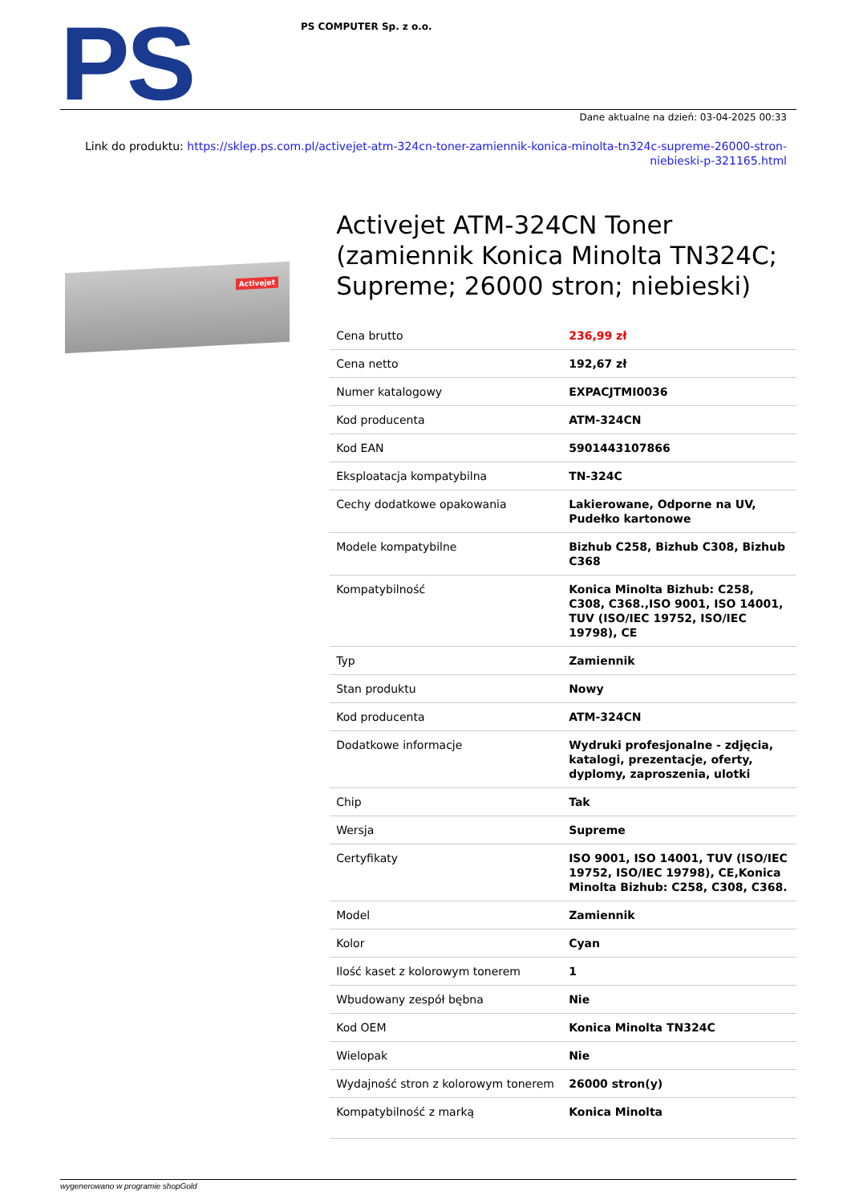PS
PS COMPUTER Sp. z o.o.
Dane aktualne na dzień: 03-04-2025 00:33
Link do produktu: https://sklep.ps.com.pl/activejet-atm-324cn-toner-zamiennik-konica-minolta-tn324c-supreme-26000-stron-niebieski-p-321165.html
Activejet
Activejet ATM-324CN Toner (zamiennik Konica Minolta TN324C; Supreme; 26000 stron; niebieski)
| Cena brutto | 236,99 zł |
| Cena netto | 192,67 zł |
| Numer katalogowy | EXPACJTMI0036 |
| Kod producenta | ATM-324CN |
| Kod EAN | 5901443107866 |
| Eksploatacja kompatybilna | TN-324C |
| Cechy dodatkowe opakowania | Lakierowane, Odporne na UV, Pudełko kartonowe |
| Modele kompatybilne | Bizhub C258, Bizhub C308, Bizhub C368 |
| Kompatybilność | Konica Minolta Bizhub: C258, C308, C368.,ISO 9001, ISO 14001, TUV (ISO/IEC 19752, ISO/IEC 19798), CE |
| Typ | Zamiennik |
| Stan produktu | Nowy |
| Kod producenta | ATM-324CN |
| Dodatkowe informacje | Wydruki profesjonalne - zdjęcia, katalogi, prezentacje, oferty, dyplomy, zaproszenia, ulotki |
| Chip | Tak |
| Wersja | Supreme |
| Certyfikaty | ISO 9001, ISO 14001, TUV (ISO/IEC 19752, ISO/IEC 19798), CE,Konica Minolta Bizhub: C258, C308, C368. |
| Model | Zamiennik |
| Kolor | Cyan |
| Ilość kaset z kolorowym tonerem | 1 |
| Wbudowany zespół bębna | Nie |
| Kod OEM | Konica Minolta TN324C |
| Wielopak | Nie |
| Wydajność stron z kolorowym tonerem | 26000 stron(y) |
| Kompatybilność z marką | Konica Minolta |
wygenerowano w programie shopGold